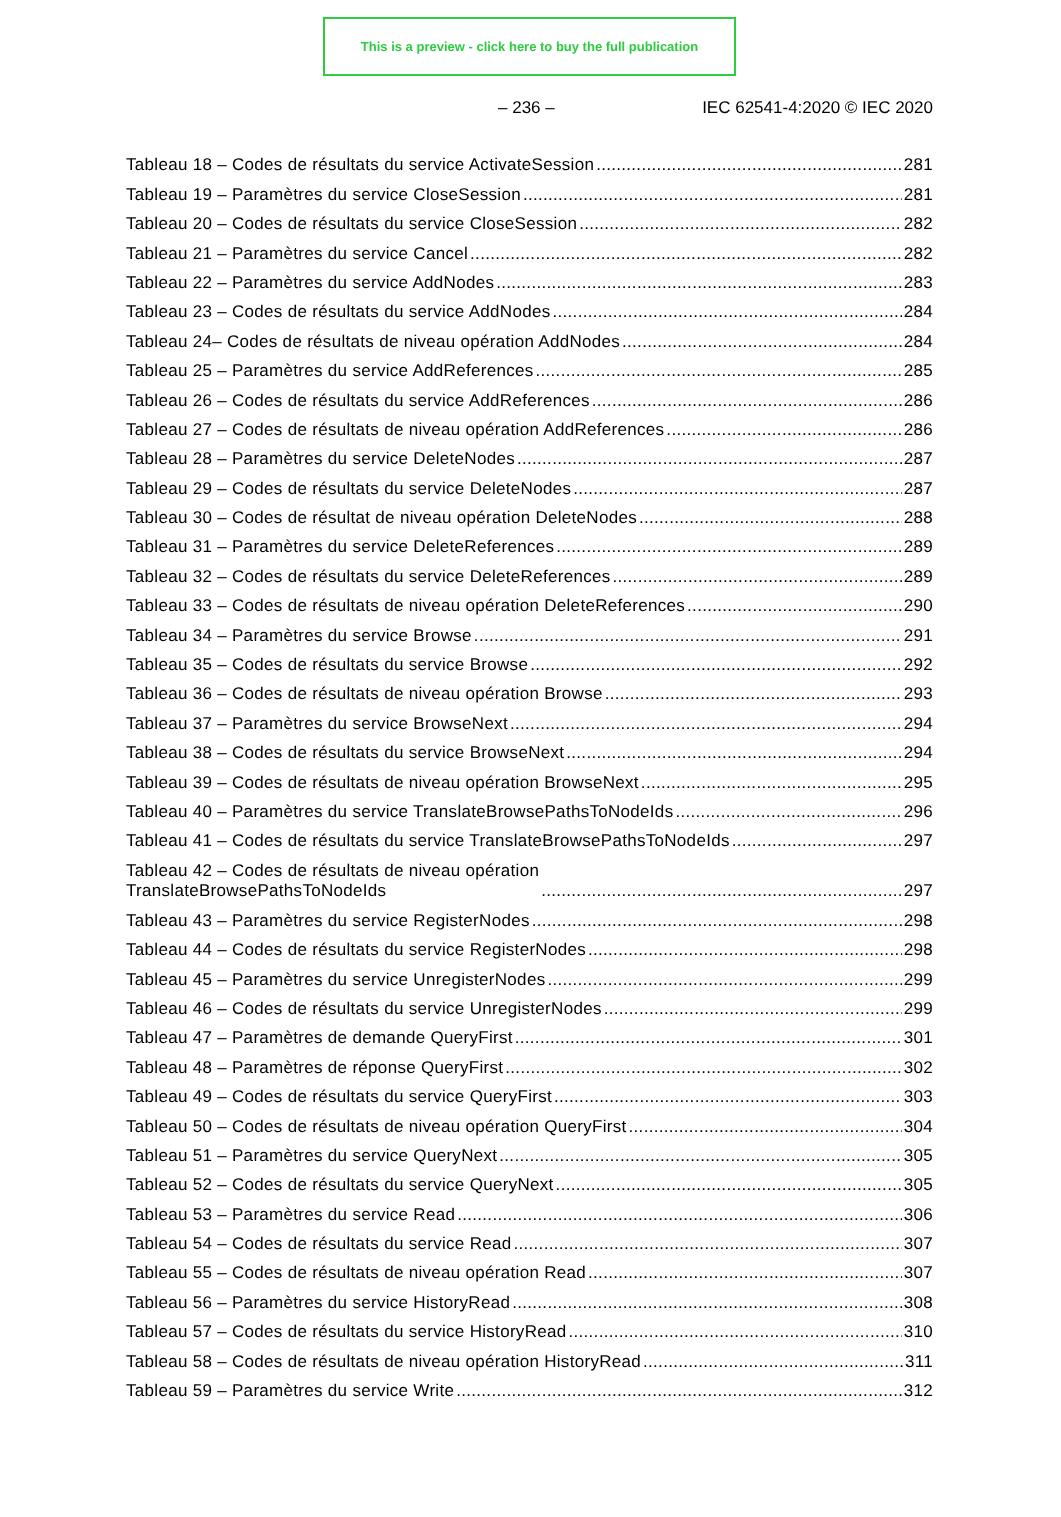This is a preview - click here to buy the full publication
– 236 – IEC 62541-4:2020 © IEC 2020
Tableau 18 – Codes de résultats du service ActivateSession 281
Tableau 19 – Paramètres du service CloseSession 281
Tableau 20 – Codes de résultats du service CloseSession 282
Tableau 21 – Paramètres du service Cancel 282
Tableau 22 – Paramètres du service AddNodes 283
Tableau 23 – Codes de résultats du service AddNodes 284
Tableau 24– Codes de résultats de niveau opération AddNodes 284
Tableau 25 – Paramètres du service AddReferences 285
Tableau 26 – Codes de résultats du service AddReferences 286
Tableau 27 – Codes de résultats de niveau opération AddReferences 286
Tableau 28 – Paramètres du service DeleteNodes 287
Tableau 29 – Codes de résultats du service DeleteNodes 287
Tableau 30 – Codes de résultat de niveau opération DeleteNodes 288
Tableau 31 – Paramètres du service DeleteReferences 289
Tableau 32 – Codes de résultats du service DeleteReferences 289
Tableau 33 – Codes de résultats de niveau opération DeleteReferences 290
Tableau 34 – Paramètres du service Browse 291
Tableau 35 – Codes de résultats du service Browse 292
Tableau 36 – Codes de résultats de niveau opération Browse 293
Tableau 37 – Paramètres du service BrowseNext 294
Tableau 38 – Codes de résultats du service BrowseNext 294
Tableau 39 – Codes de résultats de niveau opération BrowseNext 295
Tableau 40 – Paramètres du service TranslateBrowsePathsToNodeIds 296
Tableau 41 – Codes de résultats du service TranslateBrowsePathsToNodeIds 297
Tableau 42 – Codes de résultats de niveau opération
TranslateBrowsePathsToNodeIds 297
Tableau 43 – Paramètres du service RegisterNodes 298
Tableau 44 – Codes de résultats du service RegisterNodes 298
Tableau 45 – Paramètres du service UnregisterNodes 299
Tableau 46 – Codes de résultats du service UnregisterNodes 299
Tableau 47 – Paramètres de demande QueryFirst 301
Tableau 48 – Paramètres de réponse QueryFirst 302
Tableau 49 – Codes de résultats du service QueryFirst 303
Tableau 50 – Codes de résultats de niveau opération QueryFirst 304
Tableau 51 – Paramètres du service QueryNext 305
Tableau 52 – Codes de résultats du service QueryNext 305
Tableau 53 – Paramètres du service Read 306
Tableau 54 – Codes de résultats du service Read 307
Tableau 55 – Codes de résultats de niveau opération Read 307
Tableau 56 – Paramètres du service HistoryRead 308
Tableau 57 – Codes de résultats du service HistoryRead 310
Tableau 58 – Codes de résultats de niveau opération HistoryRead 311
Tableau 59 – Paramètres du service Write 312